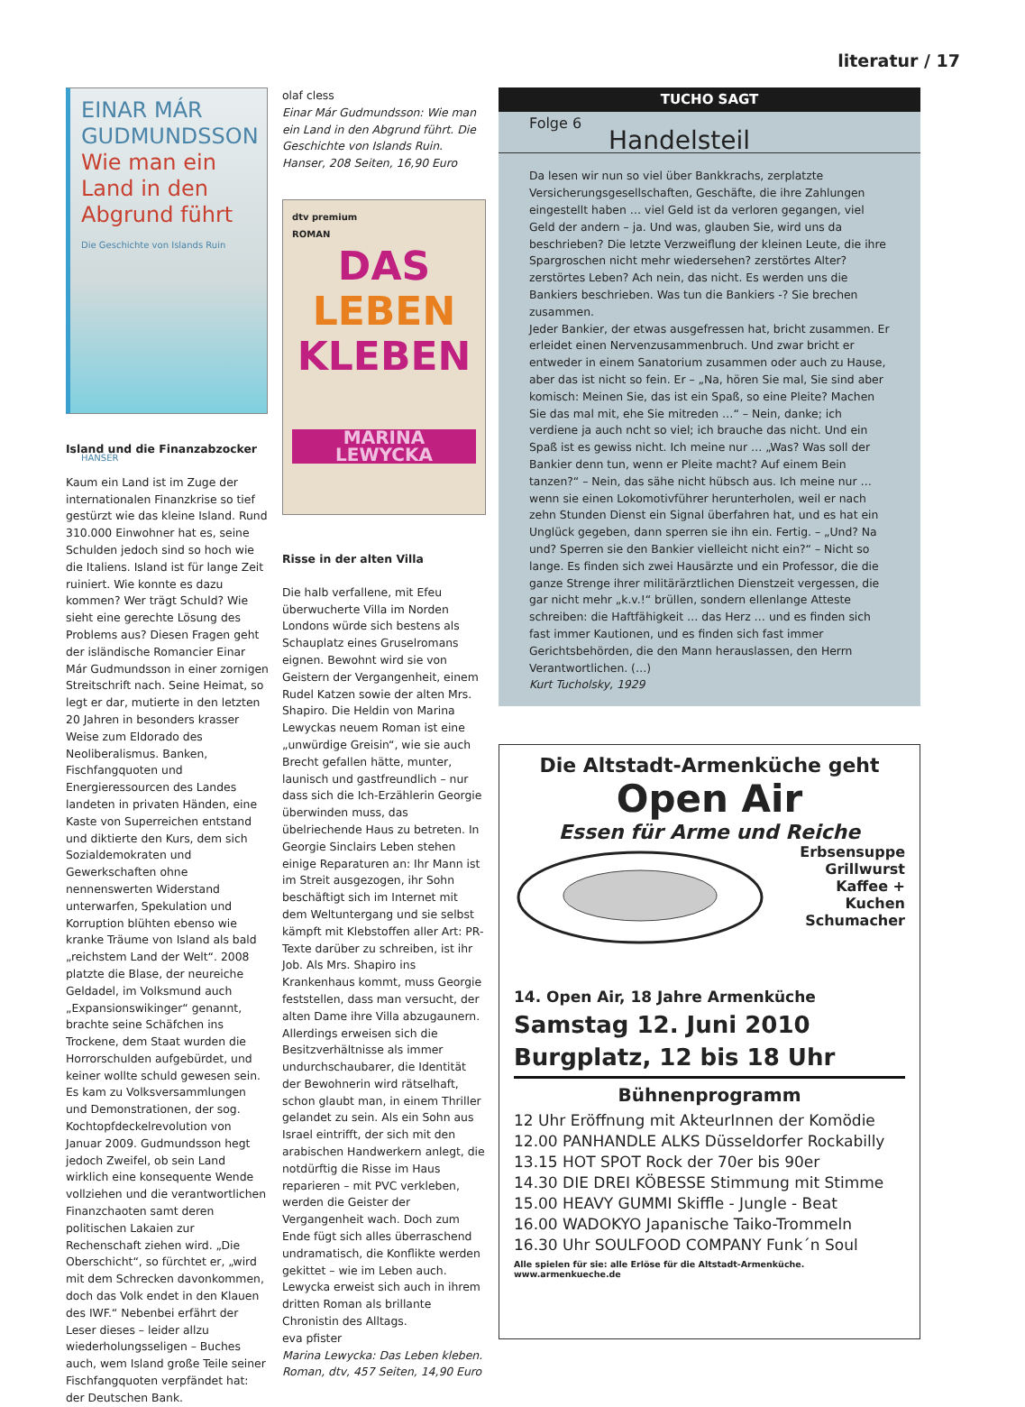literatur / 17
EINAR MÁR
GUDMUNDSSON
Wie man ein
Land in den
Abgrund führt
Die Geschichte von Islands Ruin
HANSER
Island und die Finanzabzocker
Kaum ein Land ist im Zuge der internationalen Finanzkrise so tief gestürzt wie das kleine Island. Rund 310.000 Einwohner hat es, seine Schulden jedoch sind so hoch wie die Italiens. Island ist für lange Zeit ruiniert. Wie konnte es dazu kommen? Wer trägt Schuld? Wie sieht eine gerechte Lösung des Problems aus? Diesen Fragen geht der isländische Romancier Einar Már Gudmundsson in einer zornigen Streitschrift nach. Seine Heimat, so legt er dar, mutierte in den letzten 20 Jahren in besonders krasser Weise zum Eldorado des Neoliberalismus. Banken, Fischfangquoten und Energieressourcen des Landes landeten in privaten Händen, eine Kaste von Superreichen entstand und diktierte den Kurs, dem sich Sozialdemokraten und Gewerkschaften ohne nennenswerten Widerstand unterwarfen, Spekulation und Korruption blühten ebenso wie kranke Träume von Island als bald „reichstem Land der Welt“. 2008 platzte die Blase, der neureiche Geldadel, im Volksmund auch „Expansionswikinger“ genannt, brachte seine Schäfchen ins Trockene, dem Staat wurden die Horrorschulden aufgebürdet, und keiner wollte schuld gewesen sein. Es kam zu Volksversammlungen und Demonstrationen, der sog. Kochtopfdeckelrevolution von Januar 2009. Gudmundsson hegt jedoch Zweifel, ob sein Land wirklich eine konsequente Wende vollziehen und die verantwortlichen Finanzchaoten samt deren politischen Lakaien zur Rechenschaft ziehen wird. „Die Oberschicht“, so fürchtet er, „wird mit dem Schrecken davonkommen, doch das Volk endet in den Klauen des IWF.“ Nebenbei erfährt der Leser dieses – leider allzu wiederholungsseligen – Buches auch, wem Island große Teile seiner Fischfangquoten verpfändet hat: der Deutschen Bank.
olaf cless
Einar Már Gudmundsson: Wie man ein Land in den Abgrund führt. Die Geschichte von Islands Ruin. Hanser, 208 Seiten, 16,90 Euro
dtv premium
ROMAN
DAS
LEBEN
KLEBEN
MARINA LEWYCKA
Risse in der alten Villa
Die halb verfallene, mit Efeu überwucherte Villa im Norden Londons würde sich bestens als Schauplatz eines Gruselromans eignen. Bewohnt wird sie von Geistern der Vergangenheit, einem Rudel Katzen sowie der alten Mrs. Shapiro. Die Heldin von Marina Lewyckas neuem Roman ist eine „unwürdige Greisin“, wie sie auch Brecht gefallen hätte, munter, launisch und gastfreundlich – nur dass sich die Ich-Erzählerin Georgie überwinden muss, das übelriechende Haus zu betreten. In Georgie Sinclairs Leben stehen einige Reparaturen an: Ihr Mann ist im Streit ausgezogen, ihr Sohn beschäftigt sich im Internet mit dem Weltuntergang und sie selbst kämpft mit Klebstoffen aller Art: PR-Texte darüber zu schreiben, ist ihr Job. Als Mrs. Shapiro ins Krankenhaus kommt, muss Georgie feststellen, dass man versucht, der alten Dame ihre Villa abzugaunern. Allerdings erweisen sich die Besitzverhältnisse als immer undurchschaubarer, die Identität der Bewohnerin wird rätselhaft, schon glaubt man, in einem Thriller gelandet zu sein. Als ein Sohn aus Israel eintrifft, der sich mit den arabischen Handwerkern anlegt, die notdürftig die Risse im Haus reparieren – mit PVC verkleben, werden die Geister der Vergangenheit wach. Doch zum Ende fügt sich alles überraschend undramatisch, die Konflikte werden gekittet – wie im Leben auch. Lewycka erweist sich auch in ihrem dritten Roman als brillante Chronistin des Alltags.
eva pfister
Marina Lewycka: Das Leben kleben. Roman, dtv, 457 Seiten, 14,90 Euro
TUCHO SAGT
Folge 6
Handelsteil
Da lesen wir nun so viel über Bankkrachs, zerplatzte Versicherungsgesellschaften, Geschäfte, die ihre Zahlungen eingestellt haben … viel Geld ist da verloren gegangen, viel Geld der andern – ja. Und was, glauben Sie, wird uns da beschrieben? Die letzte Verzweiflung der kleinen Leute, die ihre Spargroschen nicht mehr wiedersehen? zerstörtes Alter? zerstörtes Leben? Ach nein, das nicht. Es werden uns die Bankiers beschrieben. Was tun die Bankiers -? Sie brechen zusammen.
Jeder Bankier, der etwas ausgefressen hat, bricht zusammen. Er erleidet einen Nervenzusammenbruch. Und zwar bricht er entweder in einem Sanatorium zusammen oder auch zu Hause, aber das ist nicht so fein. Er – „Na, hören Sie mal, Sie sind aber komisch: Meinen Sie, das ist ein Spaß, so eine Pleite? Machen Sie das mal mit, ehe Sie mitreden …“ – Nein, danke; ich verdiene ja auch ncht so viel; ich brauche das nicht. Und ein Spaß ist es gewiss nicht. Ich meine nur … „Was? Was soll der Bankier denn tun, wenn er Pleite macht? Auf einem Bein tanzen?“ – Nein, das sähe nicht hübsch aus. Ich meine nur … wenn sie einen Lokomotivführer herunterholen, weil er nach zehn Stunden Dienst ein Signal überfahren hat, und es hat ein Unglück gegeben, dann sperren sie ihn ein. Fertig. – „Und? Na und? Sperren sie den Bankier vielleicht nicht ein?“ – Nicht so lange. Es finden sich zwei Hausärzte und ein Professor, die die ganze Strenge ihrer militärärztlichen Dienstzeit vergessen, die gar nicht mehr „k.v.!“ brüllen, sondern ellenlange Atteste schreiben: die Haftfähigkeit … das Herz … und es finden sich fast immer Kautionen, und es finden sich fast immer Gerichtsbehörden, die den Mann herauslassen, den Herrn Verantwortlichen. (…)
Kurt Tucholsky, 1929
Die Altstadt-Armenküche geht
Open Air
Essen für Arme und Reiche
Erbsensuppe
Grillwurst
Kaffee + Kuchen
Schumacher
14. Open Air, 18 Jahre Armenküche
Samstag 12. Juni 2010
Burgplatz, 12 bis 18 Uhr
Bühnenprogramm
12 Uhr Eröffnung mit AkteurInnen der Komödie
12.00 PANHANDLE ALKS Düsseldorfer Rockabilly
13.15 HOT SPOT Rock der 70er bis 90er
14.30 DIE DREI KÖBESSE Stimmung mit Stimme
15.00 HEAVY GUMMI Skiffle - Jungle - Beat
16.00 WADOKYO Japanische Taiko-Trommeln
16.30 Uhr SOULFOOD COMPANY Funk´n Soul
Alle spielen für sie: alle Erlöse für die Altstadt-Armenküche. www.armenkueche.de